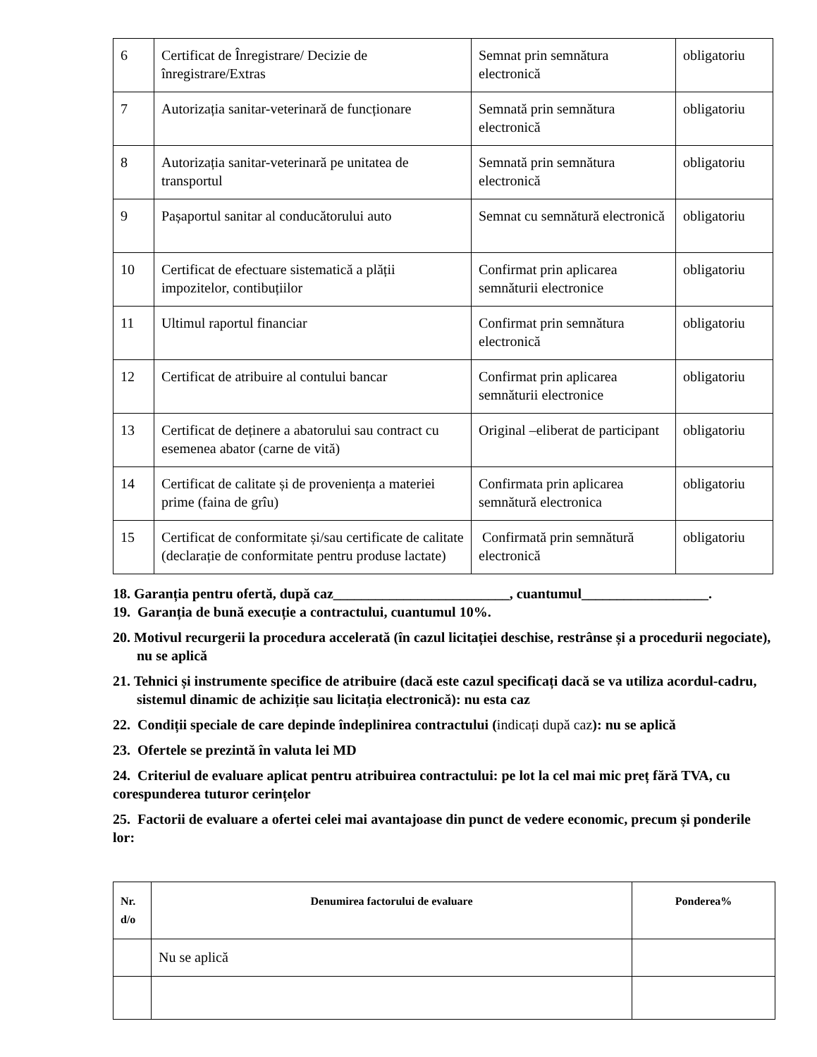| 6 | Certificat de Înregistrare/ Decizie de înregistrare/Extras | Semnat prin semnătura electronică | obligatoriu |
| 7 | Autorizația sanitar-veterinară de funcționare | Semnată prin semnătura electronică | obligatoriu |
| 8 | Autorizația sanitar-veterinară pe unitatea de transportul | Semnată prin semnătura electronică | obligatoriu |
| 9 | Pașaportul sanitar al conducătorului auto | Semnat cu semnătură electronică | obligatoriu |
| 10 | Certificat de efectuare sistematică a plății impozitelor, contibuțiilor | Confirmat prin aplicarea semnăturii electronice | obligatoriu |
| 11 | Ultimul raportul financiar | Confirmat prin semnătura electronică | obligatoriu |
| 12 | Certificat de atribuire al contului bancar | Confirmat prin aplicarea semnăturii electronice | obligatoriu |
| 13 | Certificat de deținere a abatorului sau contract cu esemenea abator (carne de vită) | Original –eliberat de participant | obligatoriu |
| 14 | Certificat de calitate și de proveniența a materiei prime (faina de grîu) | Confirmata prin aplicarea semnătură electronica | obligatoriu |
| 15 | Certificat de conformitate și/sau certificate de calitate (declarație de conformitate pentru produse lactate) | Confirmată prin semnătură electronică | obligatoriu |
18. Garanția pentru ofertă, după caz_________________________, cuantumul__________________.
19. Garanția de bună execuție a contractului, cuantumul 10%.
20. Motivul recurgerii la procedura accelerată (în cazul licitației deschise, restrânse și a procedurii negociate), nu se aplică
21. Tehnici și instrumente specifice de atribuire (dacă este cazul specificați dacă se va utiliza acordul-cadru, sistemul dinamic de achiziție sau licitația electronică): nu esta caz
22. Condiții speciale de care depinde îndeplinirea contractului (indicați după caz): nu se aplică
23. Ofertele se prezintă în valuta lei MD
24. Criteriul de evaluare aplicat pentru atribuirea contractului: pe lot la cel mai mic preț fără TVA, cu corespunderea tuturor cerințelor
25. Factorii de evaluare a ofertei celei mai avantajoase din punct de vedere economic, precum și ponderile lor:
| Nr. d/o | Denumirea factorului de evaluare | Ponderea% |
| --- | --- | --- |
| | Nu se aplică | |